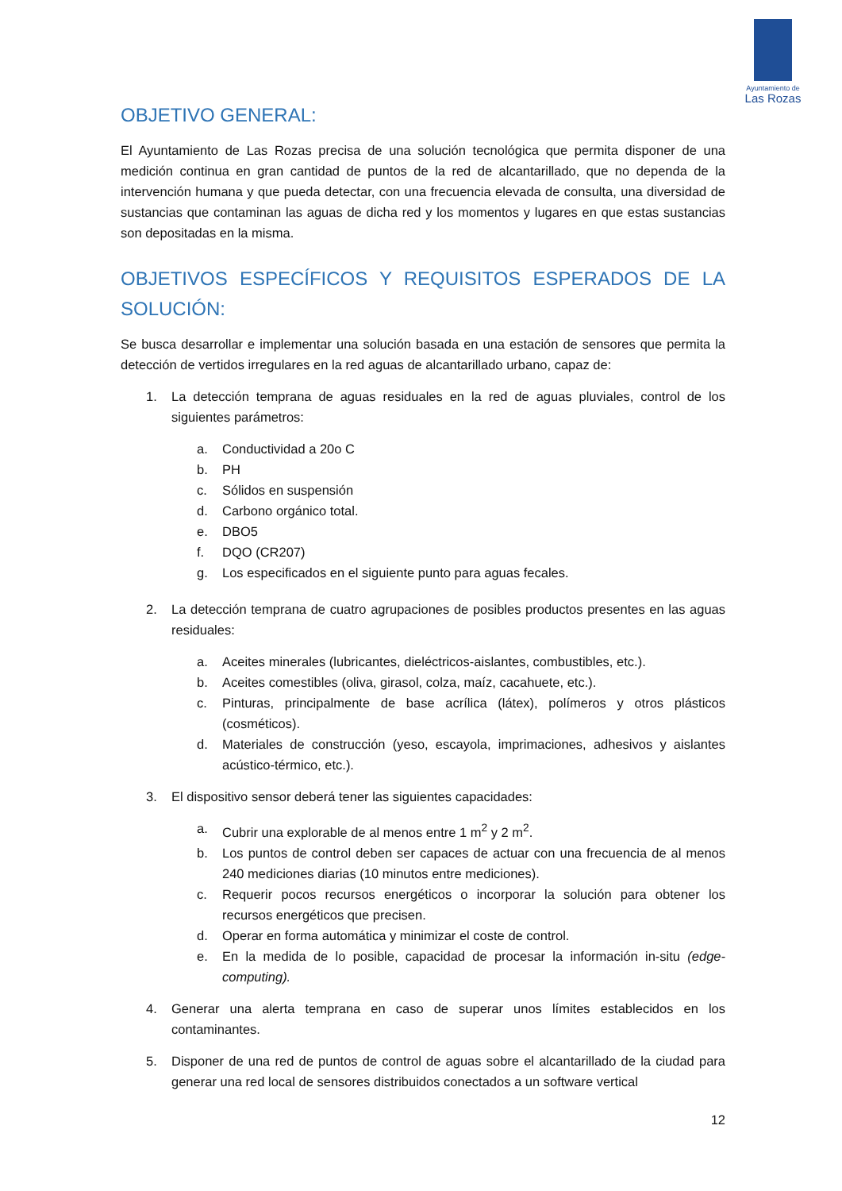Ayuntamiento de
Las Rozas
OBJETIVO GENERAL:
El Ayuntamiento de Las Rozas precisa de una solución tecnológica que permita disponer de una medición continua en gran cantidad de puntos de la red de alcantarillado, que no dependa de la intervención humana y que pueda detectar, con una frecuencia elevada de consulta, una diversidad de sustancias que contaminan las aguas de dicha red y los momentos y lugares en que estas sustancias son depositadas en la misma.
OBJETIVOS ESPECÍFICOS Y REQUISITOS ESPERADOS DE LA SOLUCIÓN:
Se busca desarrollar e implementar una solución basada en una estación de sensores que permita la detección de vertidos irregulares en la red aguas de alcantarillado urbano, capaz de:
1. La detección temprana de aguas residuales en la red de aguas pluviales, control de los siguientes parámetros:
a. Conductividad a 20o C
b. PH
c. Sólidos en suspensión
d. Carbono orgánico total.
e. DBO5
f. DQO (CR207)
g. Los especificados en el siguiente punto para aguas fecales.
2. La detección temprana de cuatro agrupaciones de posibles productos presentes en las aguas residuales:
a. Aceites minerales (lubricantes, dieléctricos-aislantes, combustibles, etc.).
b. Aceites comestibles (oliva, girasol, colza, maíz, cacahuete, etc.).
c. Pinturas, principalmente de base acrílica (látex), polímeros y otros plásticos (cosméticos).
d. Materiales de construcción (yeso, escayola, imprimaciones, adhesivos y aislantes acústico-térmico, etc.).
3. El dispositivo sensor deberá tener las siguientes capacidades:
a. Cubrir una explorable de al menos entre 1 m<sup>2</sup> y 2 m<sup>2</sup>.
b. Los puntos de control deben ser capaces de actuar con una frecuencia de al menos 240 mediciones diarias (10 minutos entre mediciones).
c. Requerir pocos recursos energéticos o incorporar la solución para obtener los recursos energéticos que precisen.
d. Operar en forma automática y minimizar el coste de control.
e. En la medida de lo posible, capacidad de procesar la información in-situ (edge-computing).
4. Generar una alerta temprana en caso de superar unos límites establecidos en los contaminantes.
5. Disponer de una red de puntos de control de aguas sobre el alcantarillado de la ciudad para generar una red local de sensores distribuidos conectados a un software vertical
12